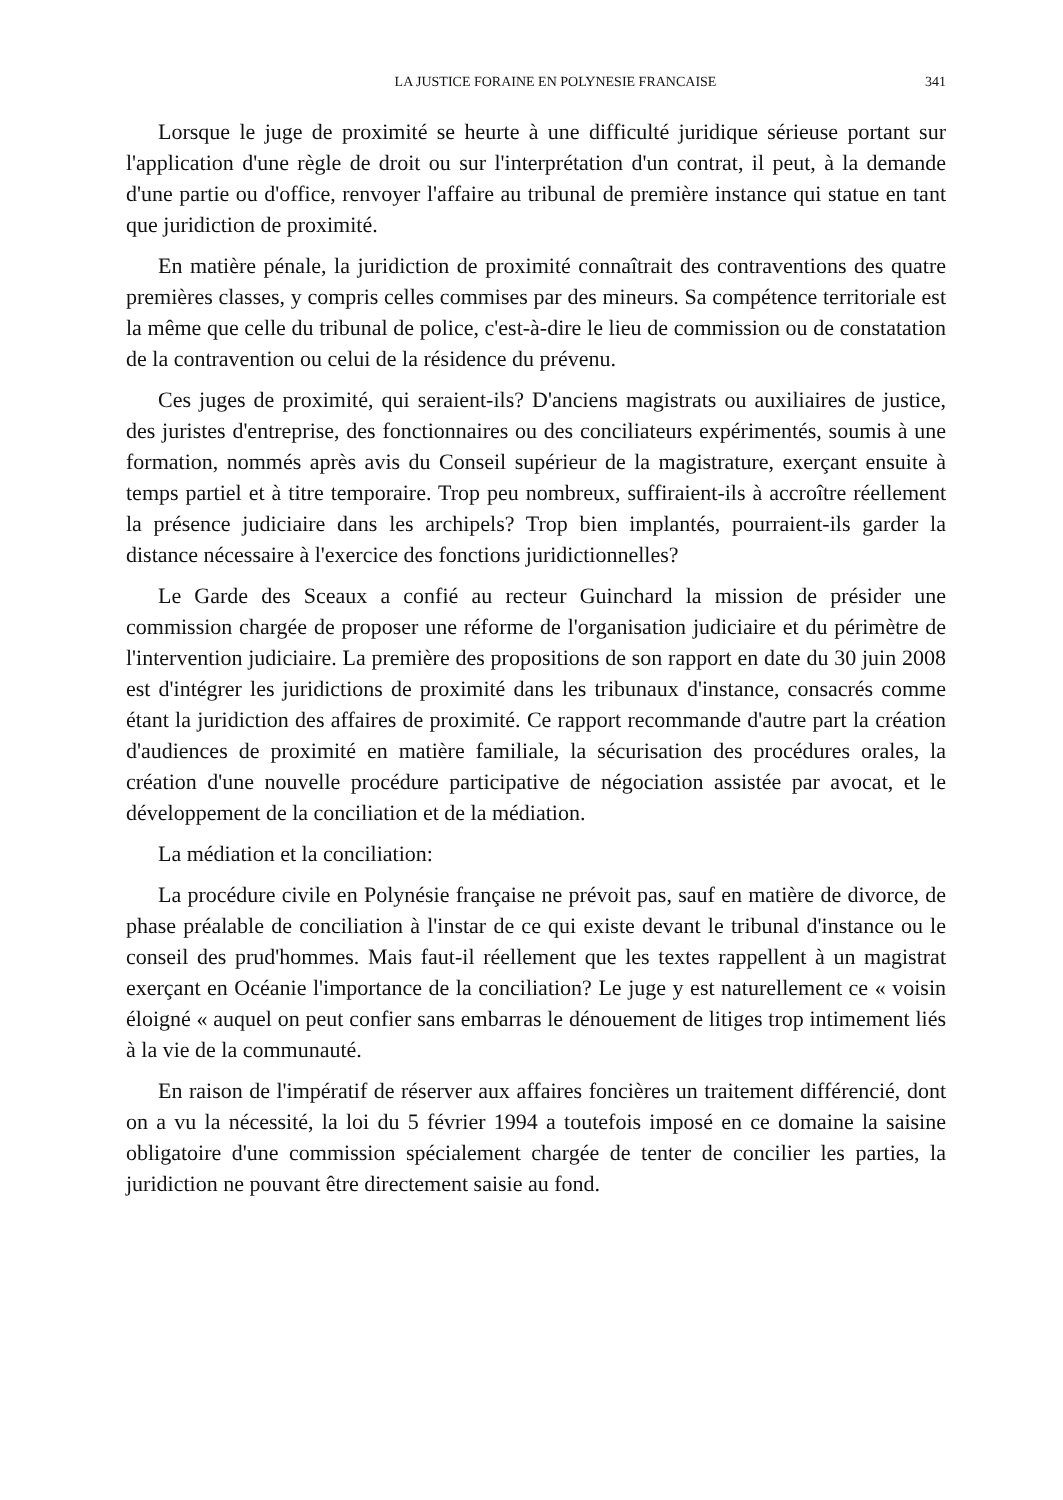LA JUSTICE FORAINE EN POLYNESIE FRANCAISE 341
Lorsque le juge de proximité se heurte à une difficulté juridique sérieuse portant sur l'application d'une règle de droit ou sur l'interprétation d'un contrat, il peut, à la demande d'une partie ou d'office, renvoyer l'affaire au tribunal de première instance qui statue en tant que juridiction de proximité.
En matière pénale, la juridiction de proximité connaîtrait des contraventions des quatre premières classes, y compris celles commises par des mineurs. Sa compétence territoriale est la même que celle du tribunal de police, c'est-à-dire le lieu de commission ou de constatation de la contravention ou celui de la résidence du prévenu.
Ces juges de proximité, qui seraient-ils? D'anciens magistrats ou auxiliaires de justice, des juristes d'entreprise, des fonctionnaires ou des conciliateurs expérimentés, soumis à une formation, nommés après avis du Conseil supérieur de la magistrature, exerçant ensuite à temps partiel et à titre temporaire. Trop peu nombreux, suffiraient-ils à accroître réellement la présence judiciaire dans les archipels? Trop bien implantés, pourraient-ils garder la distance nécessaire à l'exercice des fonctions juridictionnelles?
Le Garde des Sceaux a confié au recteur Guinchard la mission de présider une commission chargée de proposer une réforme de l'organisation judiciaire et du périmètre de l'intervention judiciaire. La première des propositions de son rapport en date du 30 juin 2008 est d'intégrer les juridictions de proximité dans les tribunaux d'instance, consacrés comme étant la juridiction des affaires de proximité. Ce rapport recommande d'autre part la création d'audiences de proximité en matière familiale, la sécurisation des procédures orales, la création d'une nouvelle procédure participative de négociation assistée par avocat, et le développement de la conciliation et de la médiation.
La médiation et la conciliation:
La procédure civile en Polynésie française ne prévoit pas, sauf en matière de divorce, de phase préalable de conciliation à l'instar de ce qui existe devant le tribunal d'instance ou le conseil des prud'hommes. Mais faut-il réellement que les textes rappellent à un magistrat exerçant en Océanie l'importance de la conciliation? Le juge y est naturellement ce « voisin éloigné « auquel on peut confier sans embarras le dénouement de litiges trop intimement liés à la vie de la communauté.
En raison de l'impératif de réserver aux affaires foncières un traitement différencié, dont on a vu la nécessité, la loi du 5 février 1994 a toutefois imposé en ce domaine la saisine obligatoire d'une commission spécialement chargée de tenter de concilier les parties, la juridiction ne pouvant être directement saisie au fond.